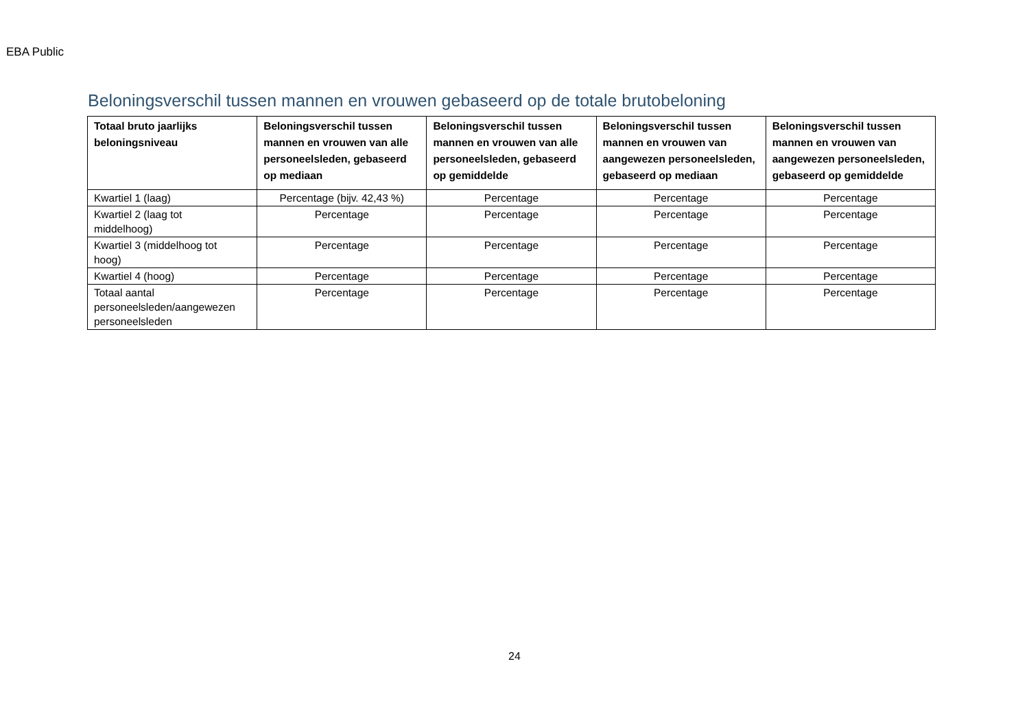EBA Public
Beloningsverschil tussen mannen en vrouwen gebaseerd op de totale brutobeloning
| Totaal bruto jaarlijks beloningsniveau | Beloningsverschil tussen mannen en vrouwen van alle personeelsleden, gebaseerd op mediaan | Beloningsverschil tussen mannen en vrouwen van alle personeelsleden, gebaseerd op gemiddelde | Beloningsverschil tussen mannen en vrouwen van aangewezen personeelsleden, gebaseerd op mediaan | Beloningsverschil tussen mannen en vrouwen van aangewezen personeelsleden, gebaseerd op gemiddelde |
| --- | --- | --- | --- | --- |
| Kwartiel 1 (laag) | Percentage (bijv. 42,43 %) | Percentage | Percentage | Percentage |
| Kwartiel 2 (laag tot middelhoog) | Percentage | Percentage | Percentage | Percentage |
| Kwartiel 3 (middelhoog tot hoog) | Percentage | Percentage | Percentage | Percentage |
| Kwartiel 4 (hoog) | Percentage | Percentage | Percentage | Percentage |
| Totaal aantal personeelsleden/aangewezen personeelsleden | Percentage | Percentage | Percentage | Percentage |
24